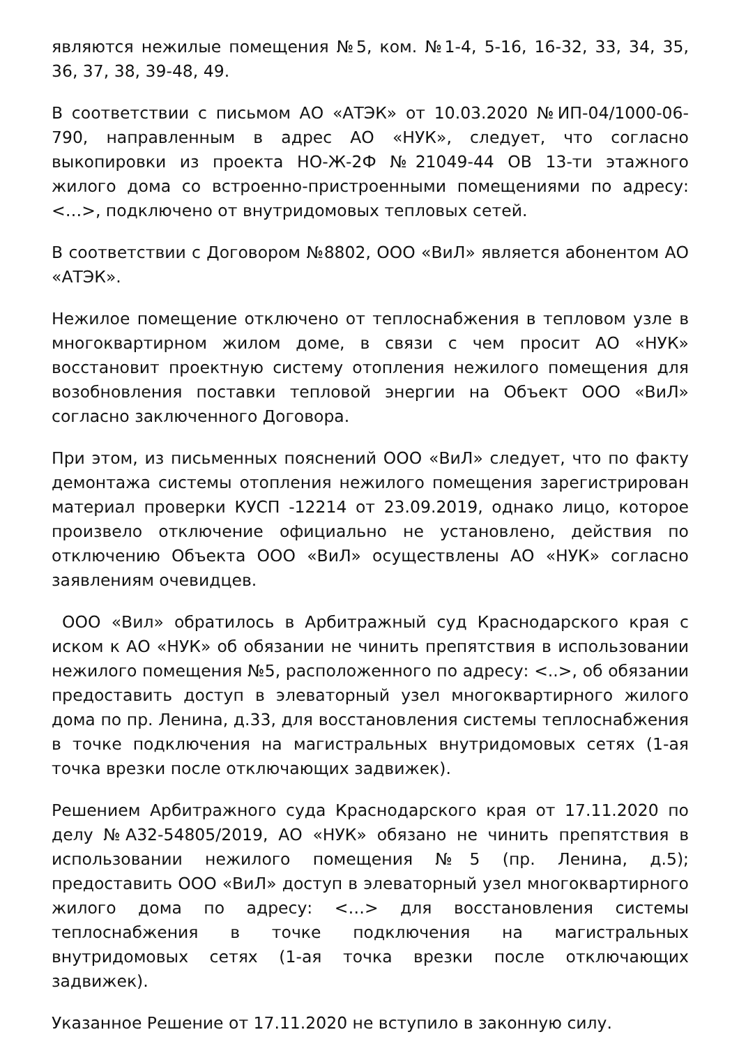являются нежилые помещения №5, ком. №1-4, 5-16, 16-32, 33, 34, 35, 36, 37, 38, 39-48, 49.
В соответствии с письмом АО «АТЭК» от 10.03.2020 №ИП-04/1000-06-790, направленным в адрес АО «НУК», следует, что согласно выкопировки из проекта НО-Ж-2Ф №21049-44 ОВ 13-ти этажного жилого дома со встроенно-пристроенными помещениями по адресу: <…>, подключено от внутридомовых тепловых сетей.
В соответствии с Договором №8802, ООО «ВиЛ» является абонентом АО «АТЭК».
Нежилое помещение отключено от теплоснабжения в тепловом узле в многоквартирном жилом доме, в связи с чем просит АО «НУК» восстановит проектную систему отопления нежилого помещения для возобновления поставки тепловой энергии на Объект ООО «ВиЛ» согласно заключенного Договора.
При этом, из письменных пояснений ООО «ВиЛ» следует, что по факту демонтажа системы отопления нежилого помещения зарегистрирован материал проверки КУСП -12214 от 23.09.2019, однако лицо, которое произвело отключение официально не установлено, действия по отключению Объекта ООО «ВиЛ» осуществлены АО «НУК» согласно заявлениям очевидцев.
ООО «Вил» обратилось в Арбитражный суд Краснодарского края с иском к АО «НУК» об обязании не чинить препятствия в использовании нежилого помещения №5, расположенного по адресу: <..>, об обязании предоставить доступ в элеваторный узел многоквартирного жилого дома по пр. Ленина, д.33, для восстановления системы теплоснабжения в точке подключения на магистральных внутридомовых сетях (1-ая точка врезки после отключающих задвижек).
Решением Арбитражного суда Краснодарского края от 17.11.2020 по делу №А32-54805/2019, АО «НУК» обязано не чинить препятствия в использовании нежилого помещения №5 (пр. Ленина, д.5); предоставить ООО «ВиЛ» доступ в элеваторный узел многоквартирного жилого дома по адресу: <…> для восстановления системы теплоснабжения в точке подключения на магистральных внутридомовых сетях (1-ая точка врезки после отключающих задвижек).
Указанное Решение от 17.11.2020 не вступило в законную силу.